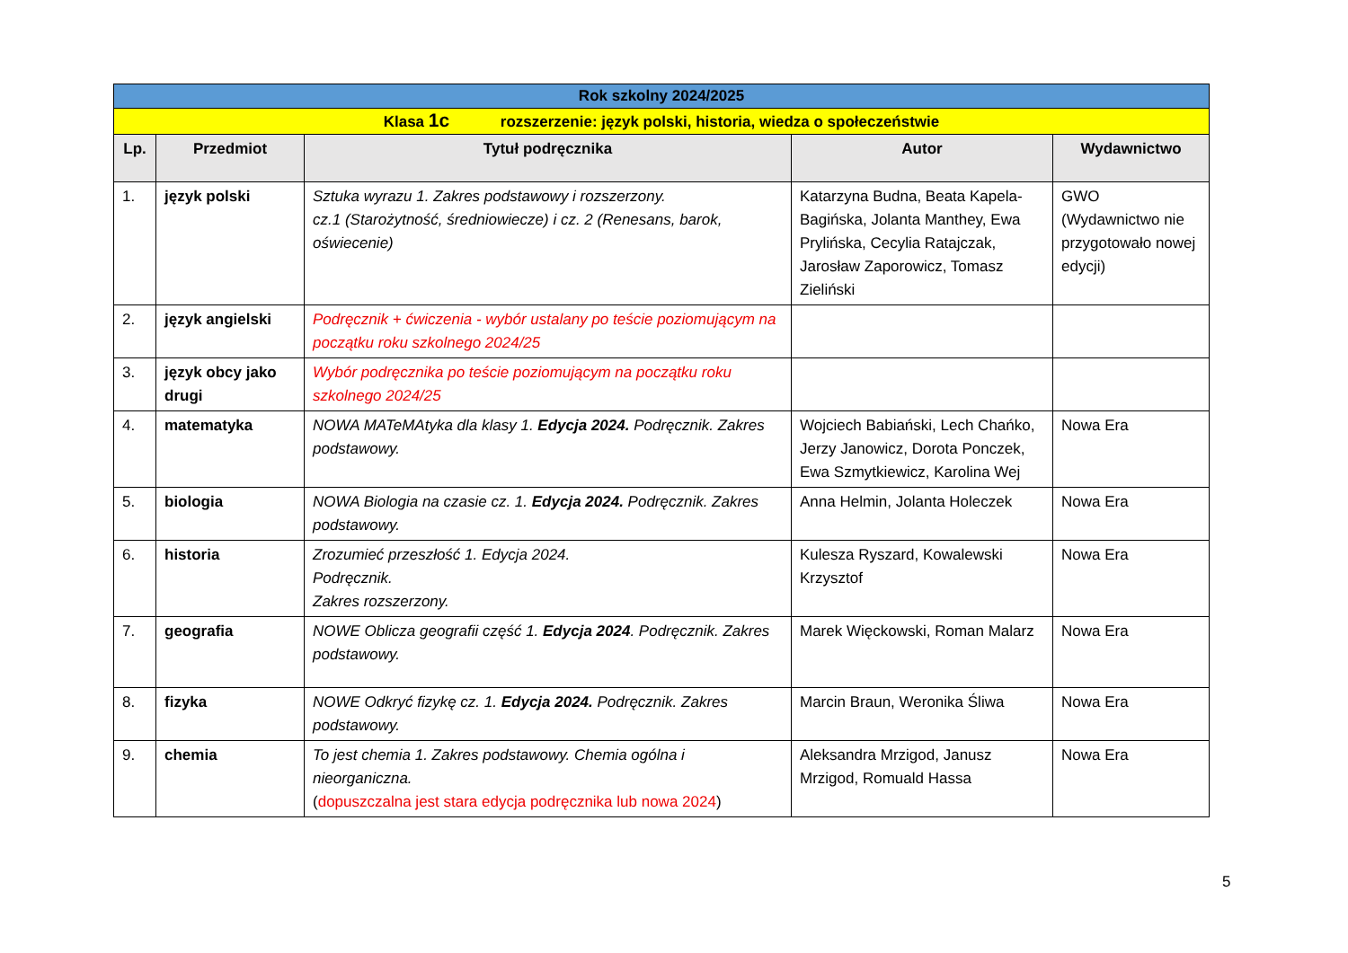| Rok szkolny 2024/2025 | | | | |
| Klasa 1c rozszerzenie: język polski, historia, wiedza o społeczeństwie | | | | |
| Lp. | Przedmiot | Tytuł podręcznika | Autor | Wydawnictwo |
| 1. | język polski | Sztuka wyrazu 1. Zakres podstawowy i rozszerzony. cz.1 (Starożytność, średniowiecze) i cz. 2 (Renesans, barok, oświecenie) | Katarzyna Budna, Beata Kapela-Bagińska, Jolanta Manthey, Ewa Prylińska, Cecylia Ratajczak, Jarosław Zaporowicz, Tomasz Zieliński | GWO (Wydawnictwo nie przygotowało nowej edycji) |
| 2. | język angielski | Podręcznik + ćwiczenia - wybór ustalany po teście poziomującym na początku roku szkolnego 2024/25 | | |
| 3. | język obcy jako drugi | Wybór podręcznika po teście poziomującym na początku roku szkolnego 2024/25 | | |
| 4. | matematyka | NOWA MATeMAtyka dla klasy 1. Edycja 2024. Podręcznik. Zakres podstawowy. | Wojciech Babiański, Lech Chańko, Jerzy Janowicz, Dorota Ponczek, Ewa Szmytkiewicz, Karolina Wej | Nowa Era |
| 5. | biologia | NOWA Biologia na czasie cz. 1. Edycja 2024. Podręcznik. Zakres podstawowy. | Anna Helmin, Jolanta Holeczek | Nowa Era |
| 6. | historia | Zrozumieć przeszłość 1. Edycja 2024. Podręcznik. Zakres rozszerzony. | Kulesza Ryszard, Kowalewski Krzysztof | Nowa Era |
| 7. | geografia | NOWE Oblicza geografii część 1. Edycja 2024 . Podręcznik. Zakres podstawowy. | Marek Więckowski, Roman Malarz | Nowa Era |
| 8. | fizyka | NOWE Odkryć fizykę cz. 1. Edycja 2024. Podręcznik. Zakres podstawowy. | Marcin Braun, Weronika Śliwa | Nowa Era |
| 9. | chemia | To jest chemia 1. Zakres podstawowy. Chemia ogólna i nieorganiczna. ( dopuszczalna jest stara edycja podręcznika lub nowa 2024 ) | Aleksandra Mrzigod, Janusz Mrzigod, Romuald Hassa | Nowa Era |
5